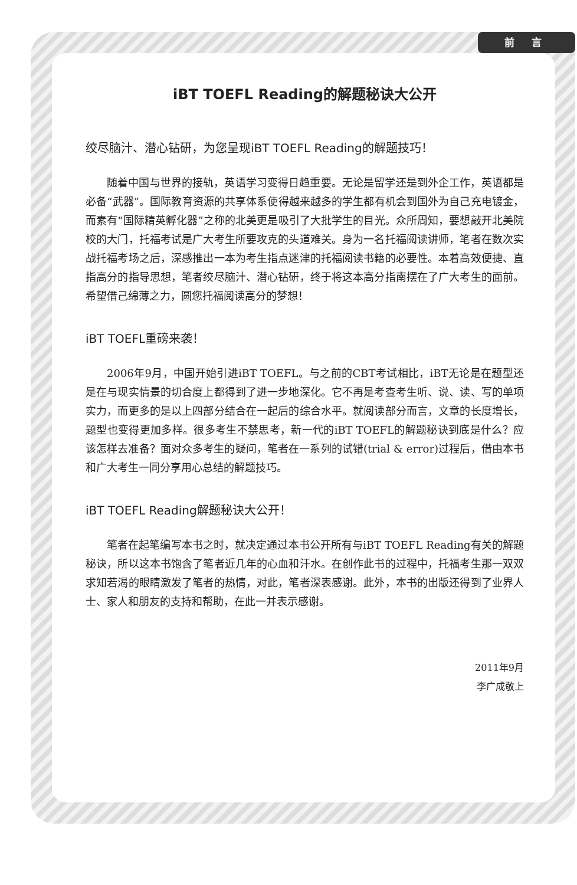前 言
iBT TOEFL Reading的解题秘诀大公开
绞尽脑汁、潜心钻研，为您呈现iBT TOEFL Reading的解题技巧！
随着中国与世界的接轨，英语学习变得日趋重要。无论是留学还是到外企工作，英语都是必备“武器”。国际教育资源的共享体系使得越来越多的学生都有机会到国外为自己充电镀金，而素有“国际精英孵化器”之称的北美更是吸引了大批学生的目光。众所周知，要想敲开北美院校的大门，托福考试是广大考生所要攻克的头道难关。身为一名托福阅读讲师，笔者在数次实战托福考场之后，深感推出一本为考生指点迷津的托福阅读书籍的必要性。本着高效便捷、直指高分的指导思想，笔者绞尽脑汁、潜心钻研，终于将这本高分指南摆在了广大考生的面前。希望借己绵薄之力，圆您托福阅读高分的梦想！
iBT TOEFL重磅来袭！
2006年9月，中国开始引进iBT TOEFL。与之前的CBT考试相比，iBT无论是在题型还是在与现实情景的切合度上都得到了进一步地深化。它不再是考查考生听、说、读、写的单项实力，而更多的是以上四部分结合在一起后的综合水平。就阅读部分而言，文章的长度增长，题型也变得更加多样。很多考生不禁思考，新一代的iBT TOEFL的解题秘诀到底是什么？应该怎样去准备？面对众多考生的疑问，笔者在一系列的试错(trial & error)过程后，借由本书和广大考生一同分享用心总结的解题技巧。
iBT TOEFL Reading解题秘诀大公开！
笔者在起笔编写本书之时，就决定通过本书公开所有与iBT TOEFL Reading有关的解题秘诀，所以这本书饱含了笔者近几年的心血和汗水。在创作此书的过程中，托福考生那一双双求知若渴的眼睛激发了笔者的热情，对此，笔者深表感谢。此外，本书的出版还得到了业界人士、家人和朋友的支持和帮助，在此一并表示感谢。
2011年9月
李广成敬上